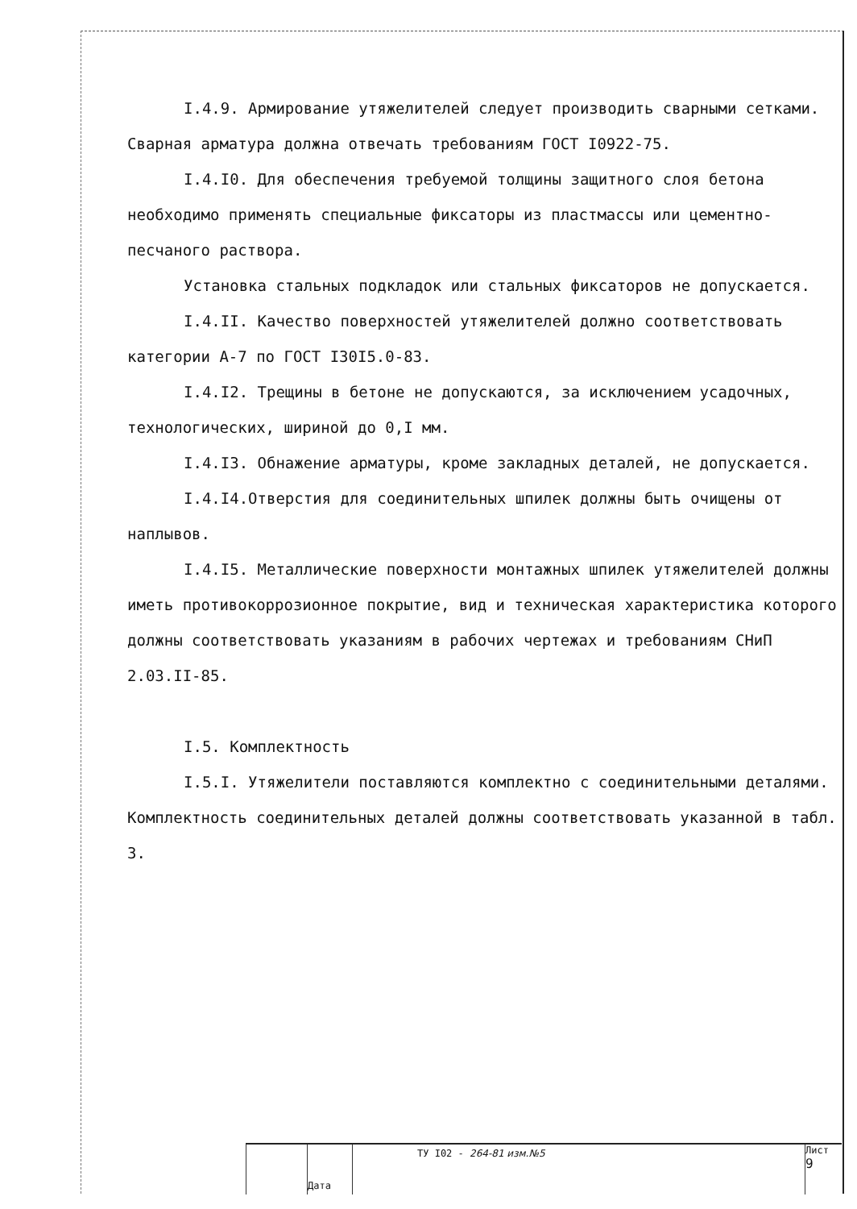I.4.9. Армирование утяжелителей следует производить сварными сетками. Сварная арматура должна отвечать требованиям ГОСТ I0922-75.
I.4.I0. Для обеспечения требуемой толщины защитного слоя бетона необходимо применять специальные фиксаторы из пластмассы или цементно-песчаного раствора.
Установка стальных подкладок или стальных фиксаторов не допускается.
I.4.II. Качество поверхностей утяжелителей должно соответствовать категории А-7 по ГОСТ I30I5.0-83.
I.4.I2. Трещины в бетоне не допускаются, за исключением усадочных, технологических, шириной до 0,I мм.
I.4.I3. Обнажение арматуры, кроме закладных деталей, не допускается.
I.4.I4.Отверстия для соединительных шпилек должны быть очищены от наплывов.
I.4.I5. Металлические поверхности монтажных шпилек утяжелителей должны иметь противокоррозионное покрытие, вид и техническая характеристика которого должны соответствовать указаниям в рабочих чертежах и требованиям СНиП 2.03.II-85.
I.5. Комплектность
I.5.I. Утяжелители поставляются комплектно с соединительными деталями. Комплектность соединительных деталей должны соответствовать указанной в табл. 3.
Дата
ТУ I02 - 264-81 изм.№5
Лист
9